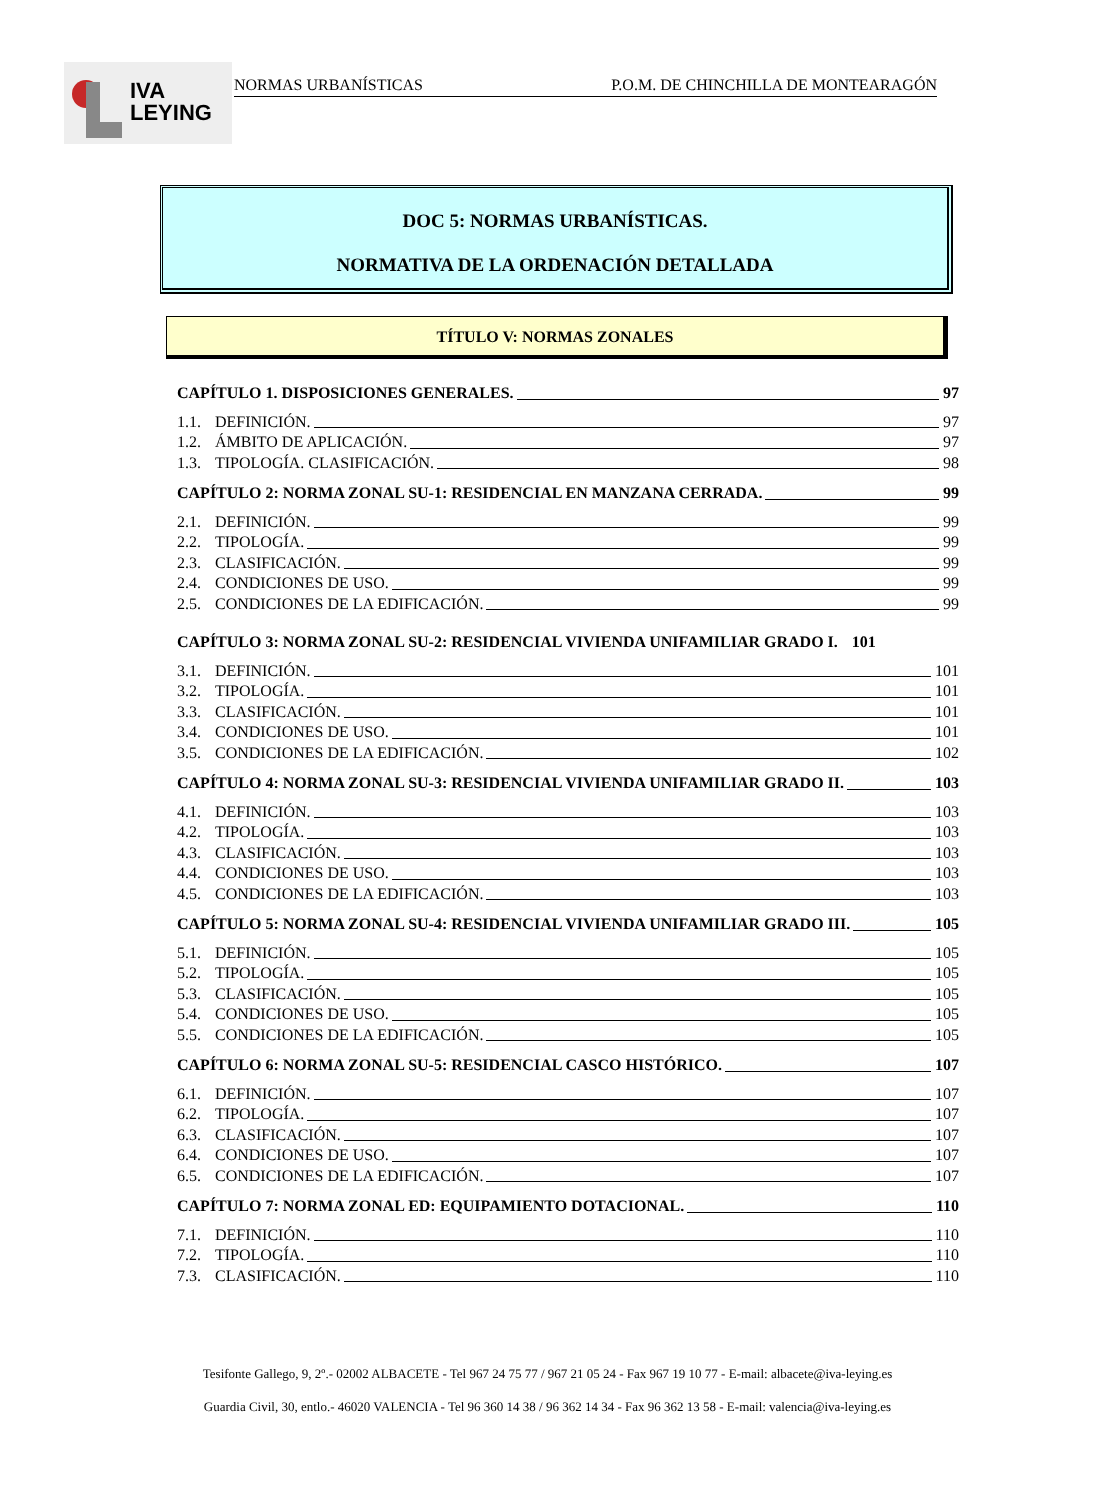IVA
LEYING
NORMAS URBANÍSTICAS P.O.M. DE CHINCHILLA DE MONTEARAGÓN
DOC 5: NORMAS URBANÍSTICAS.
NORMATIVA DE LA ORDENACIÓN DETALLADA
TÍTULO V: NORMAS ZONALES
CAPÍTULO 1. DISPOSICIONES GENERALES. 97
1.1. DEFINICIÓN. 97
1.2. ÁMBITO DE APLICACIÓN. 97
1.3. TIPOLOGÍA. CLASIFICACIÓN. 98
CAPÍTULO 2: NORMA ZONAL SU-1: RESIDENCIAL EN MANZANA CERRADA. 99
2.1. DEFINICIÓN. 99
2.2. TIPOLOGÍA. 99
2.3. CLASIFICACIÓN. 99
2.4. CONDICIONES DE USO. 99
2.5. CONDICIONES DE LA EDIFICACIÓN. 99
CAPÍTULO 3: NORMA ZONAL SU-2: RESIDENCIAL VIVIENDA UNIFAMILIAR GRADO I. 101
3.1. DEFINICIÓN. 101
3.2. TIPOLOGÍA. 101
3.3. CLASIFICACIÓN. 101
3.4. CONDICIONES DE USO. 101
3.5. CONDICIONES DE LA EDIFICACIÓN. 102
CAPÍTULO 4: NORMA ZONAL SU-3: RESIDENCIAL VIVIENDA UNIFAMILIAR GRADO II. 103
4.1. DEFINICIÓN. 103
4.2. TIPOLOGÍA. 103
4.3. CLASIFICACIÓN. 103
4.4. CONDICIONES DE USO. 103
4.5. CONDICIONES DE LA EDIFICACIÓN. 103
CAPÍTULO 5: NORMA ZONAL SU-4: RESIDENCIAL VIVIENDA UNIFAMILIAR GRADO III. 105
5.1. DEFINICIÓN. 105
5.2. TIPOLOGÍA. 105
5.3. CLASIFICACIÓN. 105
5.4. CONDICIONES DE USO. 105
5.5. CONDICIONES DE LA EDIFICACIÓN. 105
CAPÍTULO 6: NORMA ZONAL SU-5: RESIDENCIAL CASCO HISTÓRICO. 107
6.1. DEFINICIÓN. 107
6.2. TIPOLOGÍA. 107
6.3. CLASIFICACIÓN. 107
6.4. CONDICIONES DE USO. 107
6.5. CONDICIONES DE LA EDIFICACIÓN. 107
CAPÍTULO 7: NORMA ZONAL ED: EQUIPAMIENTO DOTACIONAL. 110
7.1. DEFINICIÓN. 110
7.2. TIPOLOGÍA. 110
7.3. CLASIFICACIÓN. 110
Tesifonte Gallego, 9, 2º.- 02002 ALBACETE - Tel 967 24 75 77 / 967 21 05 24 - Fax 967 19 10 77 - E-mail: albacete@iva-leying.es
Guardia Civil, 30, entlo.- 46020 VALENCIA - Tel 96 360 14 38 / 96 362 14 34 - Fax 96 362 13 58 - E-mail: valencia@iva-leying.es